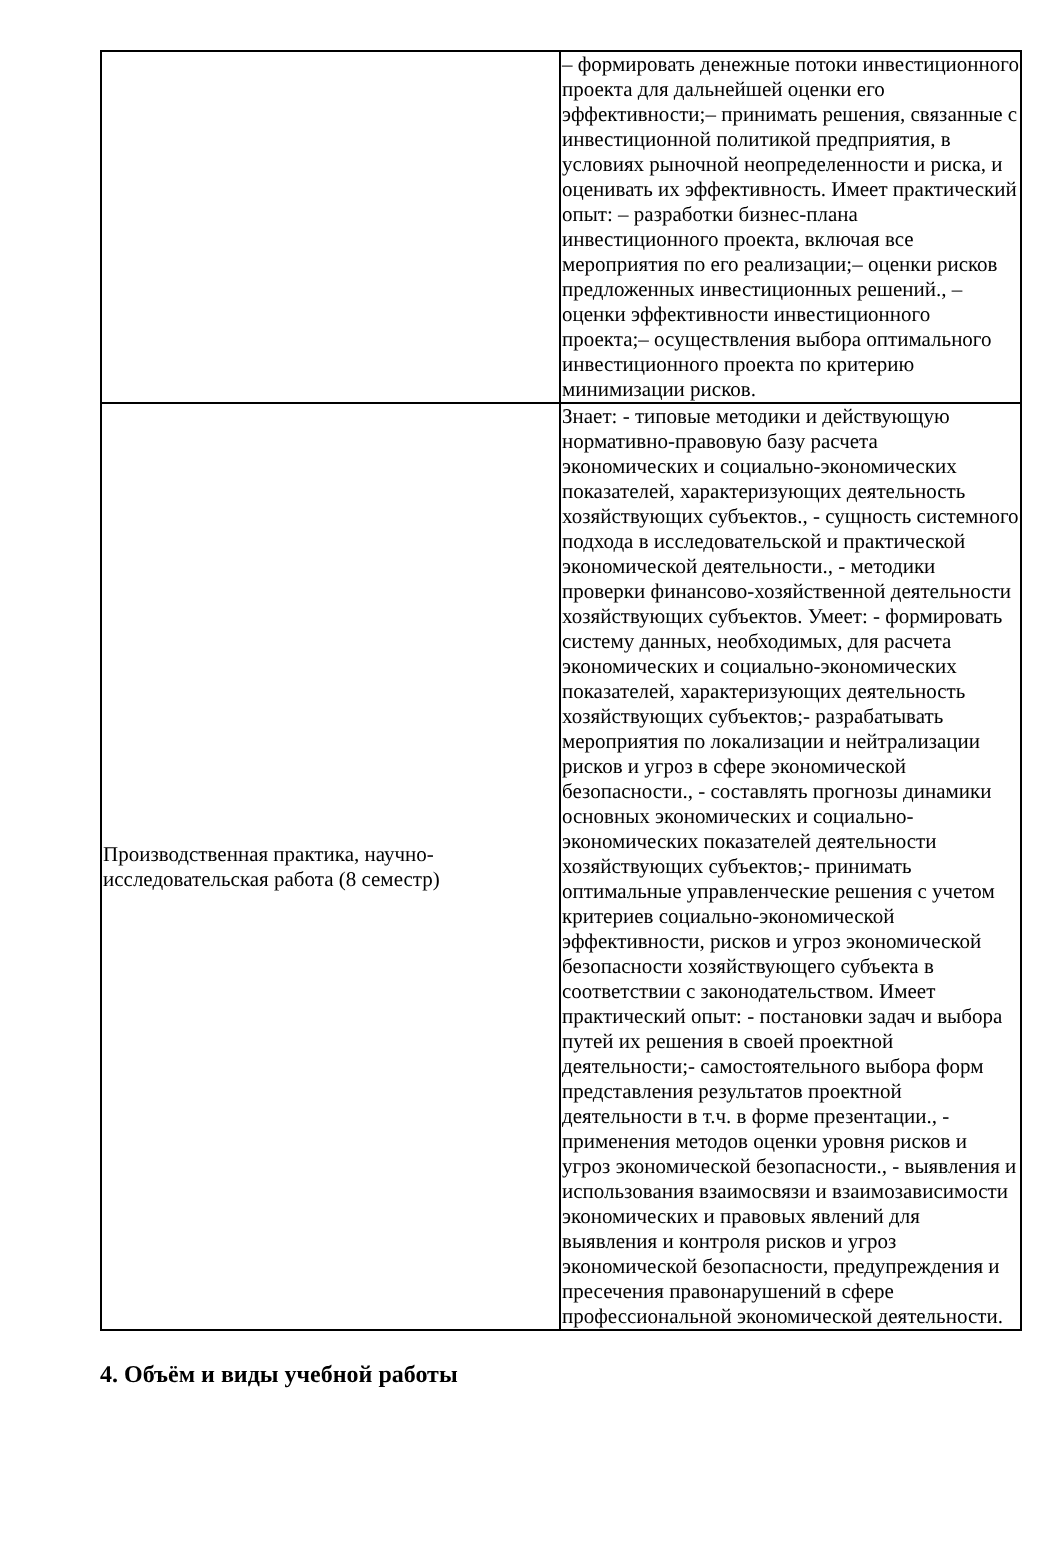| | – формировать денежные потоки инвестиционного проекта для дальнейшей оценки его эффективности;– принимать решения, связанные с инвестиционной политикой предприятия, в условиях рыночной неопределенности и риска, и оценивать их эффективность. Имеет практический опыт: – разработки бизнес-плана инвестиционного проекта, включая все мероприятия по его реализации;– оценки рисков предложенных инвестиционных решений., – оценки эффективности инвестиционного проекта;– осуществления выбора оптимального инвестиционного проекта по критерию минимизации рисков. |
| Производственная практика, научно-исследовательская работа (8 семестр) | Знает: - типовые методики и действующую нормативно-правовую базу расчета экономических и социально-экономических показателей, характеризующих деятельность хозяйствующих субъектов., - сущность системного подхода в исследовательской и практической экономической деятельности., - методики проверки финансово-хозяйственной деятельности хозяйствующих субъектов. Умеет: - формировать систему данных, необходимых, для расчета экономических и социально-экономических показателей, характеризующих деятельность хозяйствующих субъектов;- разрабатывать мероприятия по локализации и нейтрализации рисков и угроз в сфере экономической безопасности., - составлять прогнозы динамики основных экономических и социально-экономических показателей деятельности хозяйствующих субъектов;- принимать оптимальные управленческие решения с учетом критериев социально-экономической эффективности, рисков и угроз экономической безопасности хозяйствующего субъекта в соответствии с законодательством. Имеет практический опыт: - постановки задач и выбора путей их решения в своей проектной деятельности;- самостоятельного выбора форм представления результатов проектной деятельности в т.ч. в форме презентации., - применения методов оценки уровня рисков и угроз экономической безопасности., - выявления и использования взаимосвязи и взаимозависимости экономических и правовых явлений для выявления и контроля рисков и угроз экономической безопасности, предупреждения и пресечения правонарушений в сфере профессиональной экономической деятельности. |
4. Объём и виды учебной работы